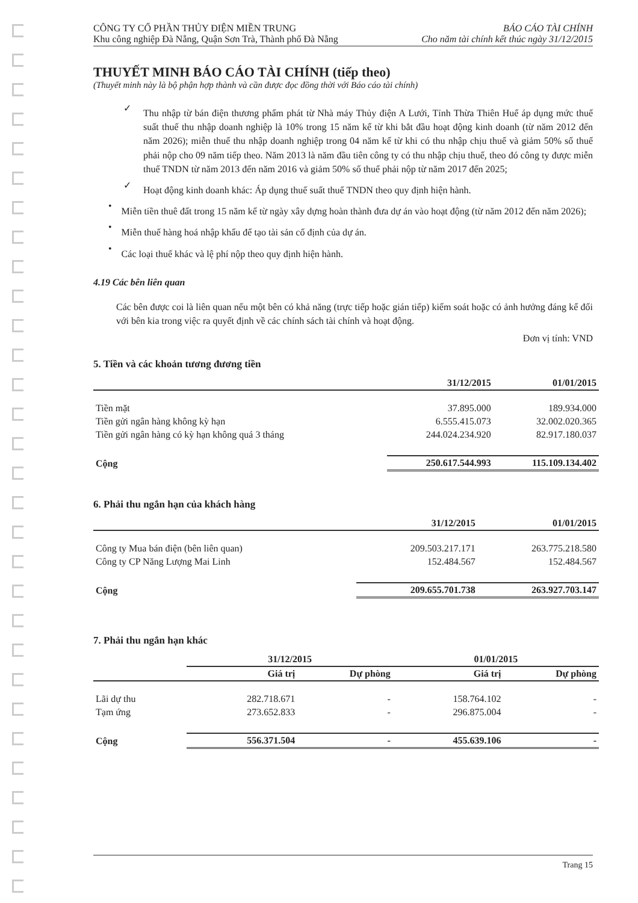CÔNG TY CỔ PHẦN THỦY ĐIỆN MIỀN TRUNG
Khu công nghiệp Đà Nẵng, Quận Sơn Trà, Thành phố Đà Nẵng
BÁO CÁO TÀI CHÍNH
Cho năm tài chính kết thúc ngày 31/12/2015
THUYẾT MINH BÁO CÁO TÀI CHÍNH (tiếp theo)
(Thuyết minh này là bộ phận hợp thành và cần được đọc đồng thời với Báo cáo tài chính)
✓
Thu nhập từ bán điện thương phẩm phát từ Nhà máy Thủy điện A Lưới, Tỉnh Thừa Thiên Huế áp dụng mức thuế suất thuế thu nhập doanh nghiệp là 10% trong 15 năm kể từ khi bắt đầu hoạt động kinh doanh (từ năm 2012 đến năm 2026); miễn thuế thu nhập doanh nghiệp trong 04 năm kể từ khi có thu nhập chịu thuế và giảm 50% số thuế phải nộp cho 09 năm tiếp theo. Năm 2013 là năm đầu tiên công ty có thu nhập chịu thuế, theo đó công ty được miễn thuế TNDN từ năm 2013 đến năm 2016 và giảm 50% số thuế phải nộp từ năm 2017 đến 2025;
✓
Hoạt động kinh doanh khác: Áp dụng thuế suất thuế TNDN theo quy định hiện hành.
•
Miễn tiền thuê đất trong 15 năm kể từ ngày xây dựng hoàn thành đưa dự án vào hoạt động (từ năm 2012 đến năm 2026);
•
Miễn thuế hàng hoá nhập khẩu để tạo tài sản cố định của dự án.
•
Các loại thuế khác và lệ phí nộp theo quy định hiện hành.
4.19 Các bên liên quan
Các bên được coi là liên quan nếu một bên có khả năng (trực tiếp hoặc gián tiếp) kiểm soát hoặc có ảnh hưởng đáng kể đối với bên kia trong việc ra quyết định về các chính sách tài chính và hoạt động.
Đơn vị tính: VND
5. Tiền và các khoản tương đương tiền
| | 31/12/2015 | 01/01/2015 |
| --- | --- | --- |
| Tiền mặt | 37.895.000 | 189.934.000 |
| Tiền gửi ngân hàng không kỳ hạn | 6.555.415.073 | 32.002.020.365 |
| Tiền gửi ngân hàng có kỳ hạn không quá 3 tháng | 244.024.234.920 | 82.917.180.037 |
| Cộng | 250.617.544.993 | 115.109.134.402 |
6. Phải thu ngắn hạn của khách hàng
| | 31/12/2015 | 01/01/2015 |
| --- | --- | --- |
| Công ty Mua bán điện (bên liên quan) | 209.503.217.171 | 263.775.218.580 |
| Công ty CP Năng Lượng Mai Linh | 152.484.567 | 152.484.567 |
| Cộng | 209.655.701.738 | 263.927.703.147 |
7. Phải thu ngắn hạn khác
| | 31/12/2015 | | 01/01/2015 | |
| --- | --- | --- | --- | --- |
| | Giá trị | Dự phòng | Giá trị | Dự phòng |
| Lãi dự thu | 282.718.671 | - | 158.764.102 | - |
| Tạm ứng | 273.652.833 | - | 296.875.004 | - |
| Cộng | 556.371.504 | - | 455.639.106 | - |
Trang 15